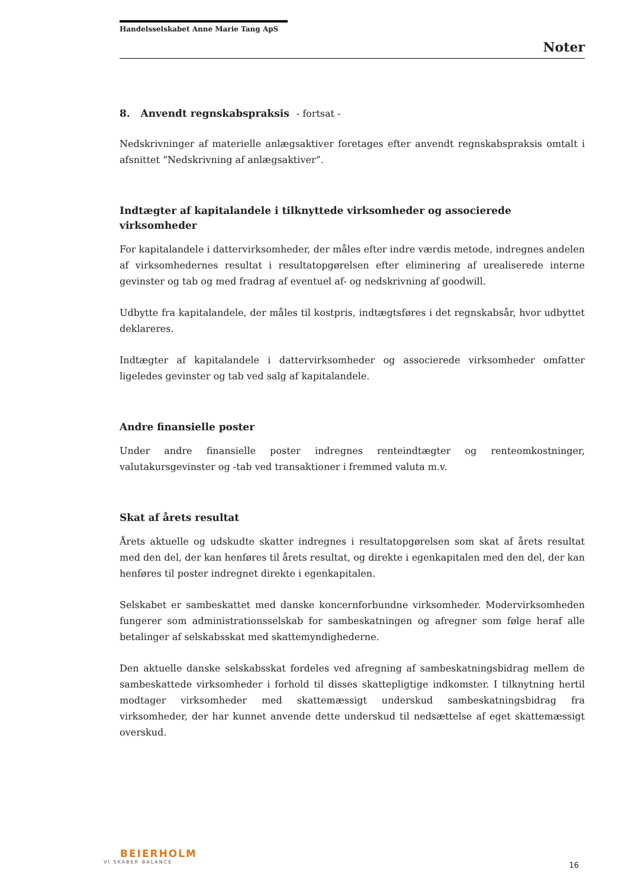Handelsselskabet Anne Marie Tang ApS
Noter
8. Anvendt regnskabspraksis - fortsat -
Nedskrivninger af materielle anlægsaktiver foretages efter anvendt regnskabspraksis omtalt i afsnittet ”Nedskrivning af anlægsaktiver”.
Indtægter af kapitalandele i tilknyttede virksomheder og associerede virksomheder
For kapitalandele i dattervirksomheder, der måles efter indre værdis metode, indregnes andelen af virksomhedernes resultat i resultatopgørelsen efter eliminering af urealiserede interne gevinster og tab og med fradrag af eventuel af- og nedskrivning af goodwill.
Udbytte fra kapitalandele, der måles til kostpris, indtægtsføres i det regnskabsår, hvor udbyttet deklareres.
Indtægter af kapitalandele i dattervirksomheder og associerede virksomheder omfatter ligeledes gevinster og tab ved salg af kapitalandele.
Andre finansielle poster
Under andre finansielle poster indregnes renteindtægter og renteomkostninger, valutakursgevinster og -tab ved transaktioner i fremmed valuta m.v.
Skat af årets resultat
Årets aktuelle og udskudte skatter indregnes i resultatopgørelsen som skat af årets resultat med den del, der kan henføres til årets resultat, og direkte i egenkapitalen med den del, der kan henføres til poster indregnet direkte i egenkapitalen.
Selskabet er sambeskattet med danske koncernforbundne virksomheder. Modervirksomheden fungerer som administrationsselskab for sambeskatningen og afregner som følge heraf alle betalinger af selskabsskat med skattemyndighederne.
Den aktuelle danske selskabsskat fordeles ved afregning af sambeskatningsbidrag mellem de sambeskattede virksomheder i forhold til disses skattepligtige indkomster. I tilknytning hertil modtager virksomheder med skattemæssigt underskud sambeskatningsbidrag fra virksomheder, der har kunnet anvende dette underskud til nedsættelse af eget skattemæssigt overskud.
BEIERHOLM
VI SKABER BALANCE
16